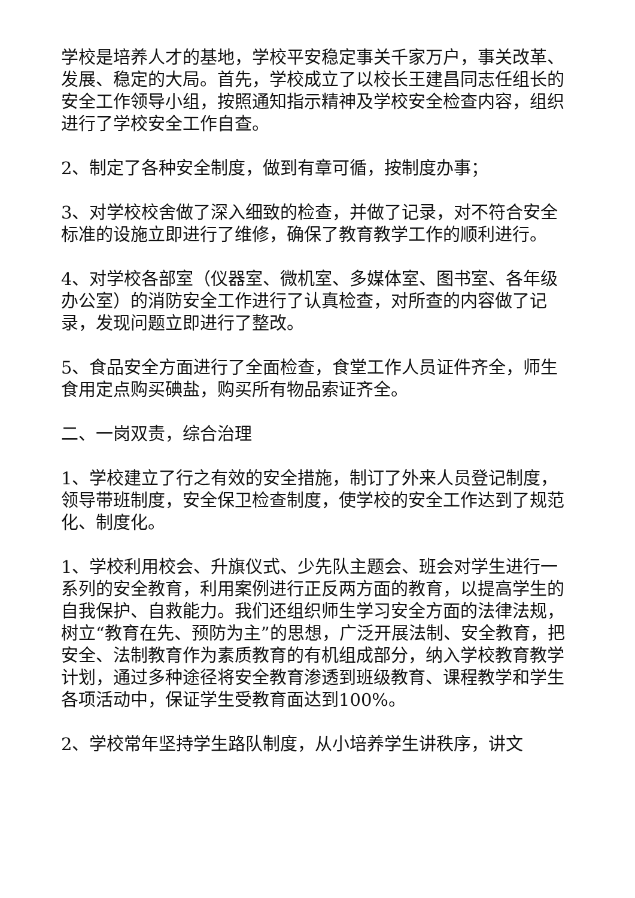学校是培养人才的基地，学校平安稳定事关千家万户，事关改革、发展、稳定的大局。首先，学校成立了以校长王建昌同志任组长的安全工作领导小组，按照通知指示精神及学校安全检查内容，组织进行了学校安全工作自查。
2、制定了各种安全制度，做到有章可循，按制度办事；
3、对学校校舍做了深入细致的检查，并做了记录，对不符合安全标准的设施立即进行了维修，确保了教育教学工作的顺利进行。
4、对学校各部室（仪器室、微机室、多媒体室、图书室、各年级办公室）的消防安全工作进行了认真检查，对所查的内容做了记录，发现问题立即进行了整改。
5、食品安全方面进行了全面检查，食堂工作人员证件齐全，师生食用定点购买碘盐，购买所有物品索证齐全。
二、一岗双责，综合治理
1、学校建立了行之有效的安全措施，制订了外来人员登记制度，领导带班制度，安全保卫检查制度，使学校的安全工作达到了规范化、制度化。
1、学校利用校会、升旗仪式、少先队主题会、班会对学生进行一系列的安全教育，利用案例进行正反两方面的教育，以提高学生的自我保护、自救能力。我们还组织师生学习安全方面的法律法规，树立“教育在先、预防为主”的思想，广泛开展法制、安全教育，把安全、法制教育作为素质教育的有机组成部分，纳入学校教育教学计划，通过多种途径将安全教育渗透到班级教育、课程教学和学生各项活动中，保证学生受教育面达到100%。
2、学校常年坚持学生路队制度，从小培养学生讲秩序，讲文